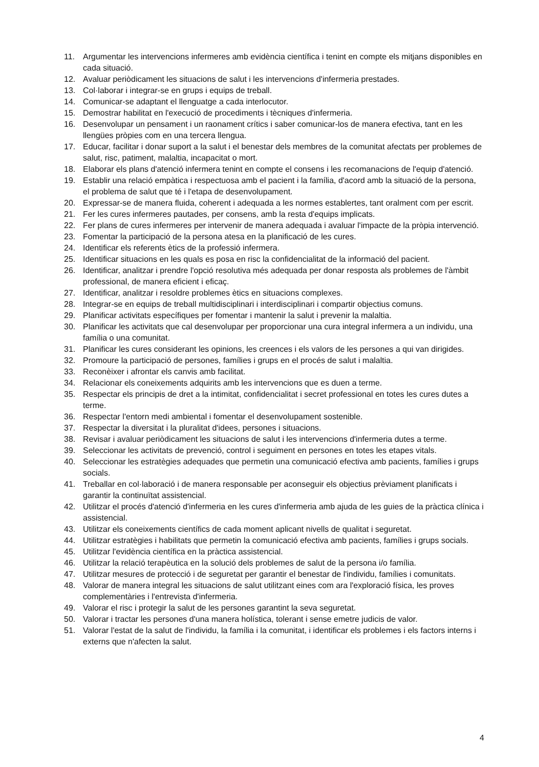11. Argumentar les intervencions infermeres amb evidència científica i tenint en compte els mitjans disponibles en cada situació.
12. Avaluar periòdicament les situacions de salut i les intervencions d'infermeria prestades.
13. Col·laborar i integrar-se en grups i equips de treball.
14. Comunicar-se adaptant el llenguatge a cada interlocutor.
15. Demostrar habilitat en l'execució de procediments i tècniques d'infermeria.
16. Desenvolupar un pensament i un raonament crítics i saber comunicar-los de manera efectiva, tant en les llengües pròpies com en una tercera llengua.
17. Educar, facilitar i donar suport a la salut i el benestar dels membres de la comunitat afectats per problemes de salut, risc, patiment, malaltia, incapacitat o mort.
18. Elaborar els plans d'atenció infermera tenint en compte el consens i les recomanacions de l'equip d'atenció.
19. Establir una relació empàtica i respectuosa amb el pacient i la família, d'acord amb la situació de la persona, el problema de salut que té i l'etapa de desenvolupament.
20. Expressar-se de manera fluida, coherent i adequada a les normes establertes, tant oralment com per escrit.
21. Fer les cures infermeres pautades, per consens, amb la resta d'equips implicats.
22. Fer plans de cures infermeres per intervenir de manera adequada i avaluar l'impacte de la pròpia intervenció.
23. Fomentar la participació de la persona atesa en la planificació de les cures.
24. Identificar els referents ètics de la professió infermera.
25. Identificar situacions en les quals es posa en risc la confidencialitat de la informació del pacient.
26. Identificar, analitzar i prendre l'opció resolutiva més adequada per donar resposta als problemes de l'àmbit professional, de manera eficient i eficaç.
27. Identificar, analitzar i resoldre problemes ètics en situacions complexes.
28. Integrar-se en equips de treball multidisciplinari i interdisciplinari i compartir objectius comuns.
29. Planificar activitats específiques per fomentar i mantenir la salut i prevenir la malaltia.
30. Planificar les activitats que cal desenvolupar per proporcionar una cura integral infermera a un individu, una família o una comunitat.
31. Planificar les cures considerant les opinions, les creences i els valors de les persones a qui van dirigides.
32. Promoure la participació de persones, famílies i grups en el procés de salut i malaltia.
33. Reconèixer i afrontar els canvis amb facilitat.
34. Relacionar els coneixements adquirits amb les intervencions que es duen a terme.
35. Respectar els principis de dret a la intimitat, confidencialitat i secret professional en totes les cures dutes a terme.
36. Respectar l'entorn medi ambiental i fomentar el desenvolupament sostenible.
37. Respectar la diversitat i la pluralitat d'idees, persones i situacions.
38. Revisar i avaluar periòdicament les situacions de salut i les intervencions d'infermeria dutes a terme.
39. Seleccionar les activitats de prevenció, control i seguiment en persones en totes les etapes vitals.
40. Seleccionar les estratègies adequades que permetin una comunicació efectiva amb pacients, famílies i grups socials.
41. Treballar en col·laboració i de manera responsable per aconseguir els objectius prèviament planificats i garantir la continuïtat assistencial.
42. Utilitzar el procés d'atenció d'infermeria en les cures d'infermeria amb ajuda de les guies de la pràctica clínica i assistencial.
43. Utilitzar els coneixements científics de cada moment aplicant nivells de qualitat i seguretat.
44. Utilitzar estratègies i habilitats que permetin la comunicació efectiva amb pacients, famílies i grups socials.
45. Utilitzar l'evidència científica en la pràctica assistencial.
46. Utilitzar la relació terapèutica en la solució dels problemes de salut de la persona i/o família.
47. Utilitzar mesures de protecció i de seguretat per garantir el benestar de l'individu, famílies i comunitats.
48. Valorar de manera integral les situacions de salut utilitzant eines com ara l'exploració física, les proves complementàries i l'entrevista d'infermeria.
49. Valorar el risc i protegir la salut de les persones garantint la seva seguretat.
50. Valorar i tractar les persones d'una manera holística, tolerant i sense emetre judicis de valor.
51. Valorar l'estat de la salut de l'individu, la família i la comunitat, i identificar els problemes i els factors interns i externs que n'afecten la salut.
4